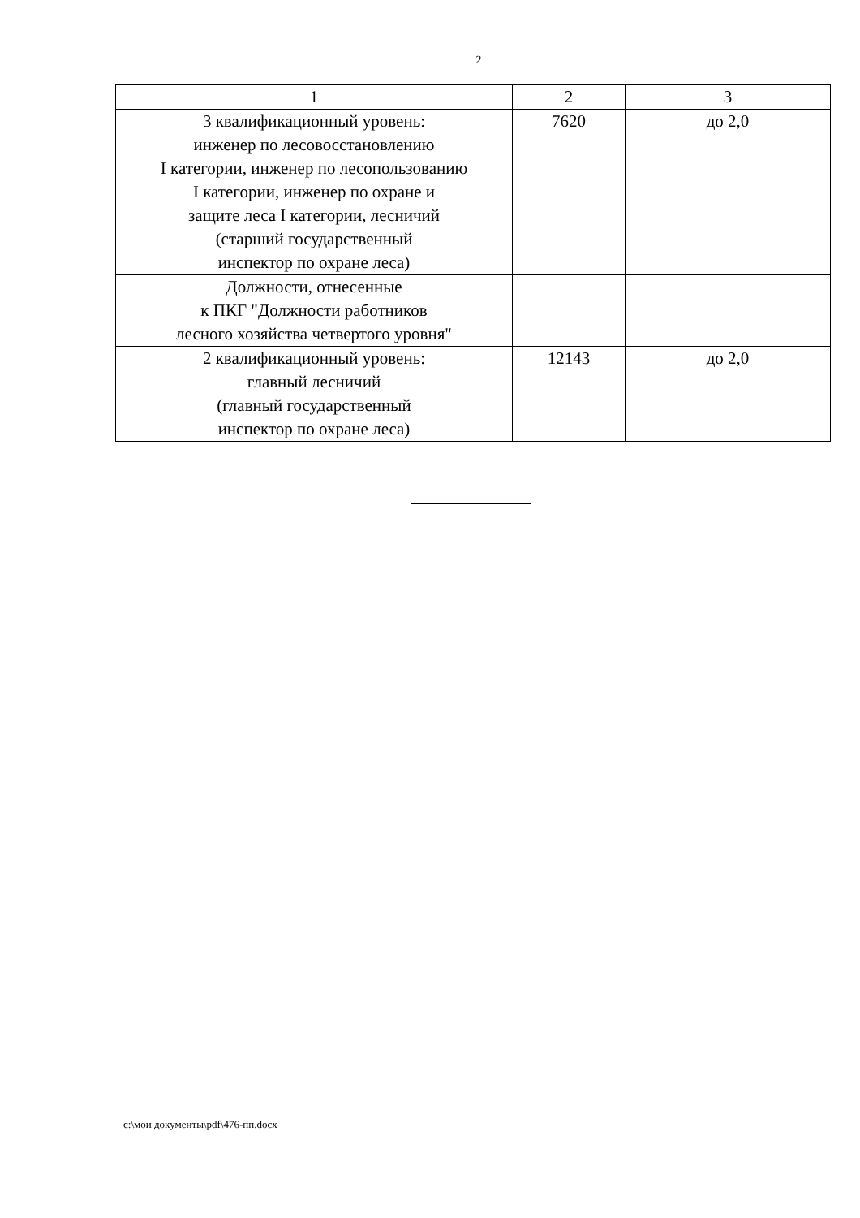2
| 1 | 2 | 3 |
| 3 квалификационный уровень: инженер по лесовосстановлению I категории, инженер по лесопользованию I категории, инженер по охране и защите леса I категории, лесничий (старший государственный инспектор по охране леса) | 7620 | до 2,0 |
| Должности, отнесенные к ПКГ "Должности работников лесного хозяйства четвертого уровня" | | |
| 2 квалификационный уровень: главный лесничий (главный государственный инспектор по охране леса) | 12143 | до 2,0 |
c:\мои документы\pdf\476-пп.docx